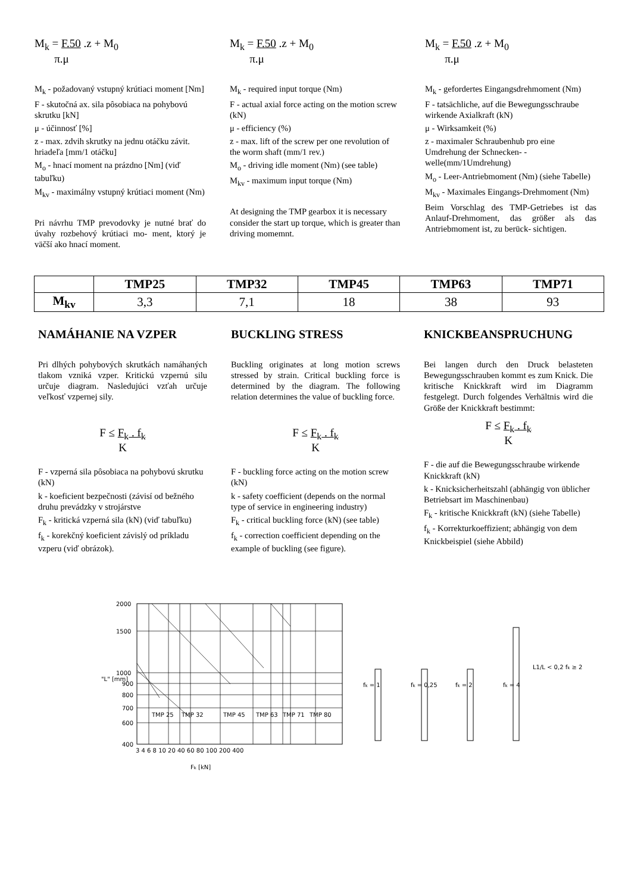M<sub>k</sub> = F.50 .z + M<sub>0</sub>
π.μ
M<sub>k</sub> - požadovaný vstupný krútiaci moment [Nm]
F - skutočná ax. sila pôsobiaca na pohybovú skrutku [kN]
μ - účinnosť [%]
z - max. zdvih skrutky na jednu otáčku závit. hriadeľa [mm/1 otáčku]
M<sub>o</sub> - hnací moment na prázdno [Nm] (viď tabuľku)
M<sub>kv</sub> - maximálny vstupný krútiaci moment (Nm)
Pri návrhu TMP prevodovky je nutné brať do úvahy rozbehový krútiaci mo- ment, ktorý je väčší ako hnací moment.
M<sub>k</sub> = F.50 .z + M<sub>0</sub>
π.μ
M<sub>k</sub> - required input torque (Nm)
F - actual axial force acting on the motion screw (kN)
μ - efficiency (%)
z - max. lift of the screw per one revolution of the worm shaft (mm/1 rev.)
M<sub>o</sub> - driving idle moment (Nm) (see table)
M<sub>kv</sub> - maximum input torque (Nm)
At designing the TMP gearbox it is necessary consider the start up torque, which is greater than driving momemnt.
M<sub>k</sub> = F.50 .z + M<sub>0</sub>
π.μ
M<sub>k</sub> - gefordertes Eingangsdrehmoment (Nm)
F - tatsächliche, auf die Bewegungsschraube wirkende Axialkraft (kN)
μ - Wirksamkeit (%)
z - maximaler Schraubenhub pro eine Umdrehung der Schnecken- -welle(mm/1Umdrehung)
M<sub>o</sub> - Leer-Antriebmoment (Nm) (siehe Tabelle)
M<sub>kv</sub> - Maximales Eingangs-Drehmoment (Nm)
Beim Vorschlag des TMP-Getriebes ist das Anlauf-Drehmoment, das größer als das Antriebmoment ist, zu berück- sichtigen.
| | TMP25 | TMP32 | TMP45 | TMP63 | TMP71 |
| --- | --- | --- | --- | --- | --- |
| M<sub>kv</sub> | 3,3 | 7,1 | 18 | 38 | 93 |
NAMÁHANIE NA VZPER
Pri dlhých pohybových skrutkách namáhaných tlakom vzniká vzper. Kritickú vzpernú silu určuje diagram. Nasledujúci vzťah určuje veľkosť vzpernej sily.
F ≤ F<sub>k</sub> . f<sub>k</sub>
K
F - vzperná sila pôsobiaca na pohybovú skrutku (kN)
k - koeficient bezpečnosti (závisí od bežného druhu prevádzky v strojárstve
F<sub>k</sub> - kritická vzperná sila (kN) (viď tabuľku)
f<sub>k</sub> - korekčný koeficient závislý od príkladu vzperu (viď obrázok).
BUCKLING STRESS
Buckling originates at long motion screws stressed by strain. Critical buckling force is determined by the diagram. The following relation determines the value of buckling force.
F ≤ F<sub>k</sub> . f<sub>k</sub>
K
F - buckling force acting on the motion screw (kN)
k - safety coefficient (depends on the normal type of service in engineering industry)
F<sub>k</sub> - critical buckling force (kN) (see table)
f<sub>k</sub> - correction coefficient depending on the example of buckling (see figure).
KNICKBEANSPRUCHUNG
Bei langen durch den Druck belasteten Bewegungsschrauben kommt es zum Knick. Die kritische Knickkraft wird im Diagramm festgelegt. Durch folgendes Verhältnis wird die Größe der Knickkraft bestimmt:
F ≤ F<sub>k</sub> . f<sub>k</sub>
K
F - die auf die Bewegungsschraube wirkende Knickkraft (kN)
k - Knicksicherheitszahl (abhängig von üblicher Betriebsart im Maschinenbau)
F<sub>k</sub> - kritische Knickkraft (kN) (siehe Tabelle)
f<sub>k</sub> - Korrekturkoeffizient; abhängig von dem Knickbeispiel (siehe Abbild)
2000
1500
1000
900
800
700
600
400
TMP 25
TMP 32
TMP 45
TMP 63
TMP 71
TMP 80
3 4 6 8 10 20 40 60 80 100 200 400
Fk [kN]
"L" [mm]
fk = 1
fk = 0,25
fk = 2
fk = 4
L1/L < 0,2 fk ≥ 2